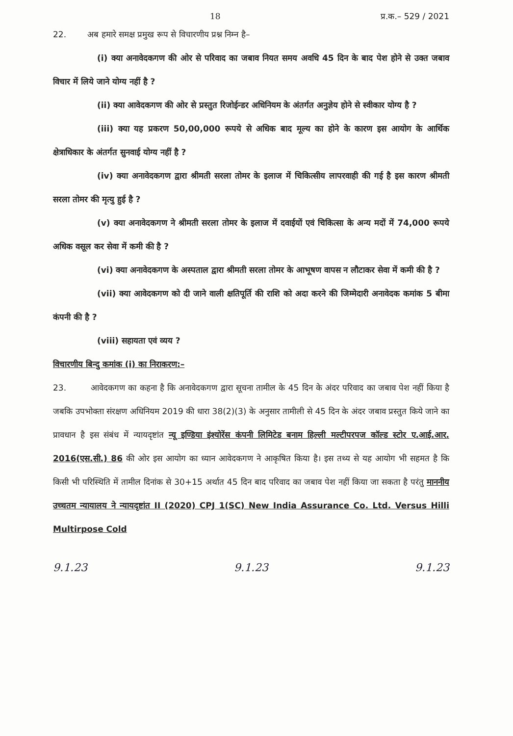18 प्र.क.– 529 / 2021
22. अब हमारे समक्ष प्रमुख रूप से विचारणीय प्रश्न निम्न है–
(i) क्या अनावेदकगण की ओर से परिवाद का जबाव नियत समय अवधि 45 दिन के बाद पेश होने से उक्त जबाव विचार में लिये जाने योग्य नहीं है ?
(ii) क्या आवेदकगण की ओर से प्रस्तुत रिजोईन्डर अधिनियम के अंतर्गत अनुज्ञेय होने से स्वीकार योग्य है ?
(iii) क्या यह प्रकरण 50,00,000 रूपये से अधिक बाद मूल्य का होने के कारण इस आयोग के आर्थिक क्षेत्राधिकार के अंतर्गत सुनवाई योग्य नहीं है ?
(iv) क्या अनावेदकगण द्वारा श्रीमती सरला तोमर के इलाज में चिकित्सीय लापरवाही की गई है इस कारण श्रीमती सरला तोमर की मृत्यु हुई है ?
(v) क्या अनावेदकगण ने श्रीमती सरला तोमर के इलाज में दवाईयों एवं चिकित्सा के अन्य मदों में 74,000 रूपये अधिक वसूल कर सेवा में कमी की है ?
(vi) क्या अनावेदकगण के अस्पताल द्वारा श्रीमती सरला तोमर के आभूषण वापस न लौटाकर सेवा में कमी की है ?
(vii) क्या आवेदकगण को दी जाने वाली क्षतिपूर्ति की राशि को अदा करने की जिम्मेदारी अनावेदक कमांक 5 बीमा कंपनी की है ?
(viii) सहायता एवं व्यय ?
विचारणीय बिन्दु कमांक (i) का निराकरण:–
23. आवेदकगण का कहना है कि अनावेदकगण द्वारा सूचना तामील के 45 दिन के अंदर परिवाद का जबाव पेश नहीं किया है जबकि उपभोक्ता संरक्षण अधिनियम 2019 की धारा 38(2)(3) के अनुसार तामीली से 45 दिन के अंदर जबाव प्रस्तुत किये जाने का प्रावधान है इस संबंध में न्यायदृष्टांत न्यू इण्डिया इंश्योरेंस कंपनी लिमिटेड बनाम हिल्ली मल्टीपरपज कॉल्ड स्टोर ए.आई.आर. 2016(एस.सी.) 86 की ओर इस आयोग का ध्यान आवेदकगण ने आकृषित किया है। इस तथ्य से यह आयोग भी सहमत है कि किसी भी परिस्थिति में तामील दिनांक से 30+15 अर्थात 45 दिन बाद परिवाद का जबाव पेश नहीं किया जा सकता है परंतु माननीय उच्चतम न्यायालय ने न्यायदृष्टांत II (2020) CPJ 1(SC) New India Assurance Co. Ltd. Versus Hilli Multirpose Cold
9.1.23 9.1.23 9.1.23